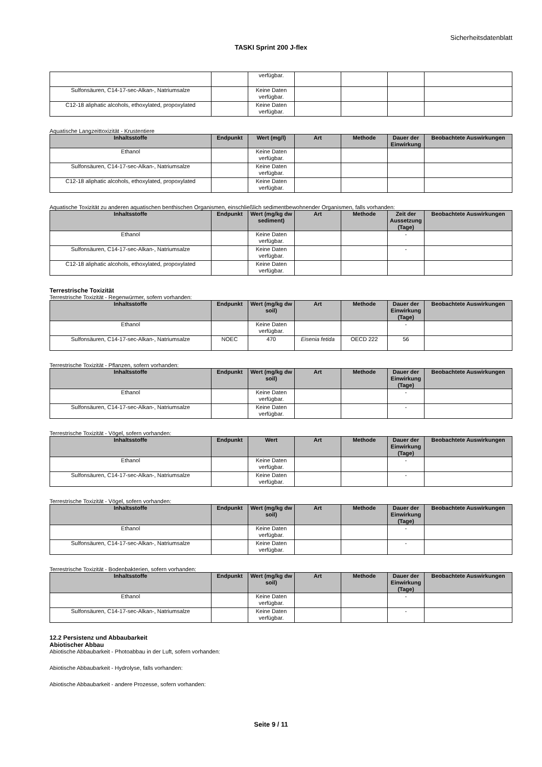Sicherheitsdatenblatt
TASKI Sprint 200 J-flex
| | | verfügbar. | | | | |
| Sulfonsäuren, C14-17-sec-Alkan-, Natriumsalze | | Keine Daten verfügbar. | | | | |
| C12-18 aliphatic alcohols, ethoxylated, propoxylated | | Keine Daten verfügbar. | | | | |
Aquatische Langzeittoxizität - Krustentiere
| Inhaltsstoffe | Endpunkt | Wert (mg/l) | Art | Methode | Dauer der Einwirkung | Beobachtete Auswirkungen |
| --- | --- | --- | --- | --- | --- | --- |
| Ethanol | | Keine Daten verfügbar. | | | | |
| Sulfonsäuren, C14-17-sec-Alkan-, Natriumsalze | | Keine Daten verfügbar. | | | | |
| C12-18 aliphatic alcohols, ethoxylated, propoxylated | | Keine Daten verfügbar. | | | | |
Aquatische Toxizität zu anderen aquatischen benthischen Organismen, einschließlich sedimentbewohnender Organismen, falls vorhanden:
| Inhaltsstoffe | Endpunkt | Wert (mg/kg dw sediment) | Art | Methode | Zeit der Aussetzung (Tage) | Beobachtete Auswirkungen |
| --- | --- | --- | --- | --- | --- | --- |
| Ethanol | | Keine Daten verfügbar. | | | - | |
| Sulfonsäuren, C14-17-sec-Alkan-, Natriumsalze | | Keine Daten verfügbar. | | | - | |
| C12-18 aliphatic alcohols, ethoxylated, propoxylated | | Keine Daten verfügbar. | | | | |
Terrestrische Toxizität
Terrestrische Toxizität - Regenwürmer, sofern vorhanden:
| Inhaltsstoffe | Endpunkt | Wert (mg/kg dw soil) | Art | Methode | Dauer der Einwirkung (Tage) | Beobachtete Auswirkungen |
| --- | --- | --- | --- | --- | --- | --- |
| Ethanol | | Keine Daten verfügbar. | | | - | |
| Sulfonsäuren, C14-17-sec-Alkan-, Natriumsalze | NOEC | 470 | Eisenia fetida | OECD 222 | 56 | |
Terrestrische Toxizität - Pflanzen, sofern vorhanden:
| Inhaltsstoffe | Endpunkt | Wert (mg/kg dw soil) | Art | Methode | Dauer der Einwirkung (Tage) | Beobachtete Auswirkungen |
| --- | --- | --- | --- | --- | --- | --- |
| Ethanol | | Keine Daten verfügbar. | | | - | |
| Sulfonsäuren, C14-17-sec-Alkan-, Natriumsalze | | Keine Daten verfügbar. | | | - | |
Terrestrische Toxizität - Vögel, sofern vorhanden:
| Inhaltsstoffe | Endpunkt | Wert | Art | Methode | Dauer der Einwirkung (Tage) | Beobachtete Auswirkungen |
| --- | --- | --- | --- | --- | --- | --- |
| Ethanol | | Keine Daten verfügbar. | | | - | |
| Sulfonsäuren, C14-17-sec-Alkan-, Natriumsalze | | Keine Daten verfügbar. | | | - | |
Terrestrische Toxizität - Vögel, sofern vorhanden:
| Inhaltsstoffe | Endpunkt | Wert (mg/kg dw soil) | Art | Methode | Dauer der Einwirkung (Tage) | Beobachtete Auswirkungen |
| --- | --- | --- | --- | --- | --- | --- |
| Ethanol | | Keine Daten verfügbar. | | | - | |
| Sulfonsäuren, C14-17-sec-Alkan-, Natriumsalze | | Keine Daten verfügbar. | | | - | |
Terrestrische Toxizität - Bodenbakterien, sofern vorhanden:
| Inhaltsstoffe | Endpunkt | Wert (mg/kg dw soil) | Art | Methode | Dauer der Einwirkung (Tage) | Beobachtete Auswirkungen |
| --- | --- | --- | --- | --- | --- | --- |
| Ethanol | | Keine Daten verfügbar. | | | - | |
| Sulfonsäuren, C14-17-sec-Alkan-, Natriumsalze | | Keine Daten verfügbar. | | | - | |
12.2 Persistenz und Abbaubarkeit
Abiotischer Abbau
Abiotische Abbaubarkeit - Photoabbau in der Luft, sofern vorhanden:
Abiotische Abbaubarkeit - Hydrolyse, falls vorhanden:
Abiotische Abbaubarkeit - andere Prozesse, sofern vorhanden:
Seite 9 / 11